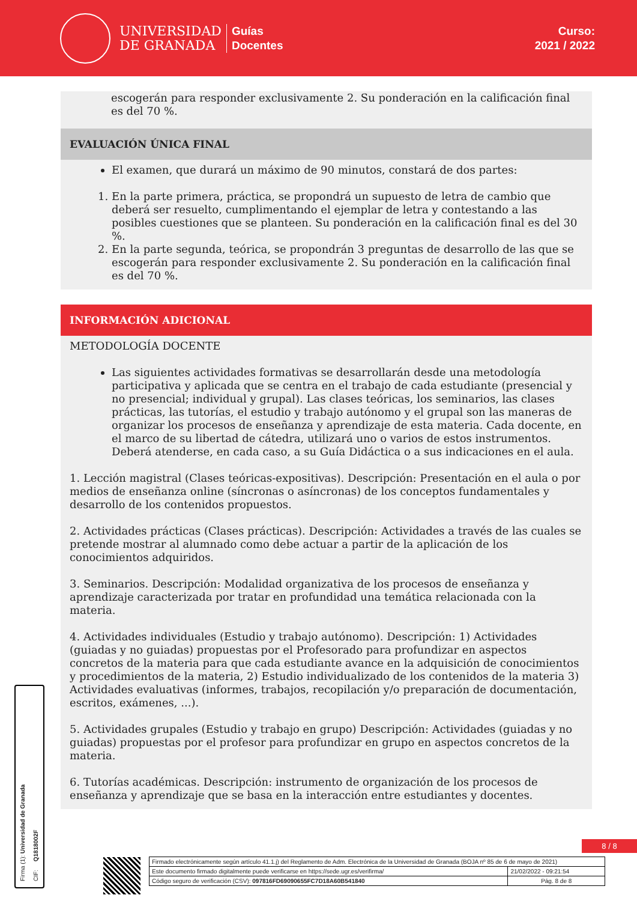UNIVERSIDAD
DE GRANADA
Guías
Docentes
Curso:
2021 / 2022
escogerán para responder exclusivamente 2. Su ponderación en la calificación final es del 70 %.
EVALUACIÓN ÚNICA FINAL
El examen, que durará un máximo de 90 minutos, constará de dos partes:
1. En la parte primera, práctica, se propondrá un supuesto de letra de cambio que deberá ser resuelto, cumplimentando el ejemplar de letra y contestando a las posibles cuestiones que se planteen. Su ponderación en la calificación final es del 30 %.
2. En la parte segunda, teórica, se propondrán 3 preguntas de desarrollo de las que se escogerán para responder exclusivamente 2. Su ponderación en la calificación final es del 70 %.
INFORMACIÓN ADICIONAL
METODOLOGÍA DOCENTE
Las siguientes actividades formativas se desarrollarán desde una metodología participativa y aplicada que se centra en el trabajo de cada estudiante (presencial y no presencial; individual y grupal). Las clases teóricas, los seminarios, las clases prácticas, las tutorías, el estudio y trabajo autónomo y el grupal son las maneras de organizar los procesos de enseñanza y aprendizaje de esta materia. Cada docente, en el marco de su libertad de cátedra, utilizará uno o varios de estos instrumentos. Deberá atenderse, en cada caso, a su Guía Didáctica o a sus indicaciones en el aula.
1. Lección magistral (Clases teóricas-expositivas). Descripción: Presentación en el aula o por medios de enseñanza online (síncronas o asíncronas) de los conceptos fundamentales y desarrollo de los contenidos propuestos.
2. Actividades prácticas (Clases prácticas). Descripción: Actividades a través de las cuales se pretende mostrar al alumnado como debe actuar a partir de la aplicación de los conocimientos adquiridos.
3. Seminarios. Descripción: Modalidad organizativa de los procesos de enseñanza y aprendizaje caracterizada por tratar en profundidad una temática relacionada con la materia.
4. Actividades individuales (Estudio y trabajo autónomo). Descripción: 1) Actividades (guiadas y no guiadas) propuestas por el Profesorado para profundizar en aspectos concretos de la materia para que cada estudiante avance en la adquisición de conocimientos y procedimientos de la materia, 2) Estudio individualizado de los contenidos de la materia 3) Actividades evaluativas (informes, trabajos, recopilación y/o preparación de documentación, escritos, exámenes, ...).
5. Actividades grupales (Estudio y trabajo en grupo) Descripción: Actividades (guiadas y no guiadas) propuestas por el profesor para profundizar en grupo en aspectos concretos de la materia.
6. Tutorías académicas. Descripción: instrumento de organización de los procesos de enseñanza y aprendizaje que se basa en la interacción entre estudiantes y docentes.
Firma (1): Universidad de Granada
CIF: Q1818002F
8 / 8
| Firmado electrónicamente según artículo 41.1.j) del Reglamento de Adm. Electrónica de la Universidad de Granada (BOJA nº 85 de 6 de mayo de 2021) | |
| Este documento firmado digitalmente puede verificarse en https://sede.ugr.es/verifirma/ | 21/02/2022 - 09:21:54 |
| Código seguro de verificación (CSV): 097816FD69090655FC7D18A60B541840 | Pág. 8 de 8 |